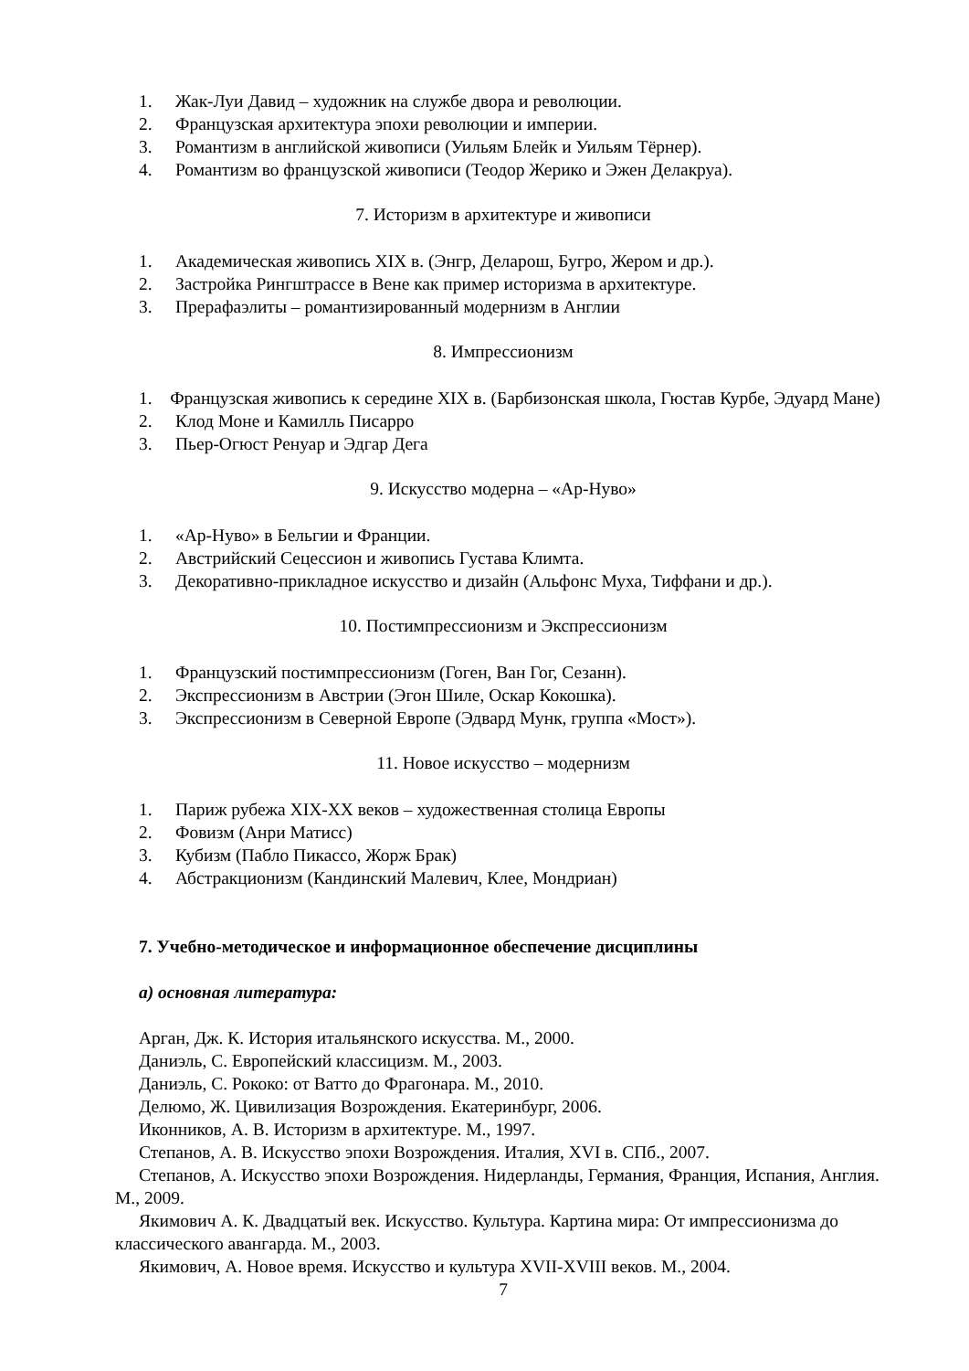1. Жак-Луи Давид – художник на службе двора и революции.
2. Французская архитектура эпохи революции и империи.
3. Романтизм в английской живописи (Уильям Блейк и Уильям Тёрнер).
4. Романтизм во французской живописи (Теодор Жерико и Эжен Делакруа).
7. Историзм в архитектуре и живописи
1. Академическая живопись XIX в. (Энгр, Деларош, Бугро, Жером и др.).
2. Застройка Рингштрассе в Вене как пример историзма в архитектуре.
3. Прерафаэлиты – романтизированный модернизм в Англии
8. Импрессионизм
1. Французская живопись к середине XIX в. (Барбизонская школа, Гюстав Курбе, Эдуард Мане)
2. Клод Моне и Камилль Писарро
3. Пьер-Огюст Ренуар и Эдгар Дега
9. Искусство модерна – «Ар-Нуво»
1. «Ар-Нуво» в Бельгии и Франции.
2. Австрийский Сецессион и живопись Густава Климта.
3. Декоративно-прикладное искусство и дизайн (Альфонс Муха, Тиффани и др.).
10. Постимпрессионизм и Экспрессионизм
1. Французский постимпрессионизм (Гоген, Ван Гог, Сезанн).
2. Экспрессионизм в Австрии (Эгон Шиле, Оскар Кокошка).
3. Экспрессионизм в Северной Европе (Эдвард Мунк, группа «Мост»).
11. Новое искусство – модернизм
1. Париж рубежа XIX-XX веков – художественная столица Европы
2. Фовизм (Анри Матисс)
3. Кубизм (Пабло Пикассо, Жорж Брак)
4. Абстракционизм (Кандинский Малевич, Клее, Мондриан)
7. Учебно-методическое и информационное обеспечение дисциплины
а) основная литература:
Арган, Дж. К. История итальянского искусства. М., 2000.
Даниэль, С. Европейский классицизм. М., 2003.
Даниэль, С. Рококо: от Ватто до Фрагонара. М., 2010.
Делюмо, Ж. Цивилизация Возрождения. Екатеринбург, 2006.
Иконников, А. В. Историзм в архитектуре. М., 1997.
Степанов, А. В. Искусство эпохи Возрождения. Италия, XVI в. СПб., 2007.
Степанов, А. Искусство эпохи Возрождения. Нидерланды, Германия, Франция, Испания, Англия. М., 2009.
Якимович А. К. Двадцатый век. Искусство. Культура. Картина мира: От импрессионизма до классического авангарда. М., 2003.
Якимович, А. Новое время. Искусство и культура XVII-XVIII веков. М., 2004.
7